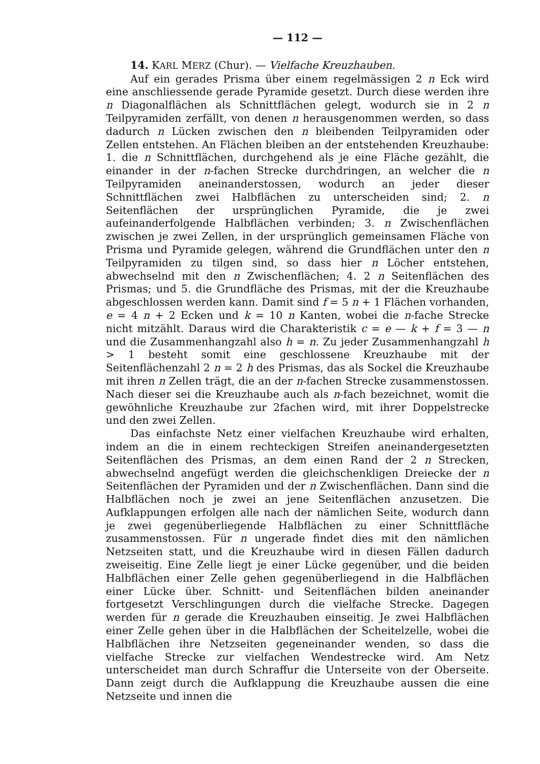— 112 —
14. KARL MERZ (Chur). — Vielfache Kreuzhauben.
Auf ein gerades Prisma über einem regelmässigen 2 n Eck wird eine anschliessende gerade Pyramide gesetzt. Durch diese werden ihre n Diagonalflächen als Schnittflächen gelegt, wodurch sie in 2 n Teilpyramiden zerfällt, von denen n herausgenommen werden, so dass dadurch n Lücken zwischen den n bleibenden Teilpyramiden oder Zellen entstehen. An Flächen bleiben an der entstehenden Kreuzhaube: 1. die n Schnittflächen, durchgehend als je eine Fläche gezählt, die einander in der n-fachen Strecke durchdringen, an welcher die n Teilpyramiden aneinanderstossen, wodurch an jeder dieser Schnittflächen zwei Halbflächen zu unterscheiden sind; 2. n Seitenflächen der ursprünglichen Pyramide, die je zwei aufeinanderfolgende Halbflächen verbinden; 3. n Zwischenflächen zwischen je zwei Zellen, in der ursprünglich gemeinsamen Fläche von Prisma und Pyramide gelegen, während die Grundflächen unter den n Teilpyramiden zu tilgen sind, so dass hier n Löcher entstehen, abwechselnd mit den n Zwischenflächen; 4. 2 n Seitenflächen des Prismas; und 5. die Grundfläche des Prismas, mit der die Kreuzhaube abgeschlossen werden kann. Damit sind f = 5 n + 1 Flächen vorhanden, e = 4 n + 2 Ecken und k = 10 n Kanten, wobei die n-fache Strecke nicht mitzählt. Daraus wird die Charakteristik c = e — k + f = 3 — n und die Zusammenhangzahl also h = n. Zu jeder Zusammenhangzahl h > 1 besteht somit eine geschlossene Kreuzhaube mit der Seitenflächenzahl 2 n = 2 h des Prismas, das als Sockel die Kreuzhaube mit ihren n Zellen trägt, die an der n-fachen Strecke zusammenstossen. Nach dieser sei die Kreuzhaube auch als n-fach bezeichnet, womit die gewöhnliche Kreuzhaube zur 2fachen wird, mit ihrer Doppelstrecke und den zwei Zellen.
Das einfachste Netz einer vielfachen Kreuzhaube wird erhalten, indem an die in einem rechteckigen Streifen aneinandergesetzten Seitenflächen des Prismas, an dem einen Rand der 2 n Strecken, abwechselnd angefügt werden die gleichschenkligen Dreiecke der n Seitenflächen der Pyramiden und der n Zwischenflächen. Dann sind die Halbflächen noch je zwei an jene Seitenflächen anzusetzen. Die Aufklappungen erfolgen alle nach der nämlichen Seite, wodurch dann je zwei gegenüberliegende Halbflächen zu einer Schnittfläche zusammenstossen. Für n ungerade findet dies mit den nämlichen Netzseiten statt, und die Kreuzhaube wird in diesen Fällen dadurch zweiseitig. Eine Zelle liegt je einer Lücke gegenüber, und die beiden Halbflächen einer Zelle gehen gegenüberliegend in die Halbflächen einer Lücke über. Schnitt- und Seitenflächen bilden aneinander fortgesetzt Verschlingungen durch die vielfache Strecke. Dagegen werden für n gerade die Kreuzhauben einseitig. Je zwei Halbflächen einer Zelle gehen über in die Halbflächen der Scheitelzelle, wobei die Halbflächen ihre Netzseiten gegeneinander wenden, so dass die vielfache Strecke zur vielfachen Wendestrecke wird. Am Netz unterscheidet man durch Schraffur die Unterseite von der Oberseite. Dann zeigt durch die Aufklappung die Kreuzhaube aussen die eine Netzseite und innen die